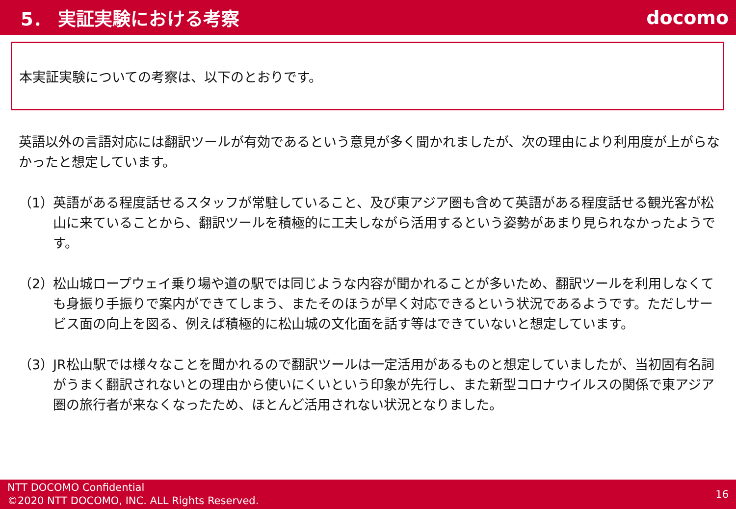5． 実証実験における考察 docomo
本実証実験についての考察は、以下のとおりです。
英語以外の言語対応には翻訳ツールが有効であるという意見が多く聞かれましたが、次の理由により利用度が上がらなかったと想定しています。
（1）
英語がある程度話せるスタッフが常駐していること、及び東アジア圏も含めて英語がある程度話せる観光客が松山に来ていることから、翻訳ツールを積極的に工夫しながら活用するという姿勢があまり見られなかったようです。
（2）
松山城ロープウェイ乗り場や道の駅では同じような内容が聞かれることが多いため、翻訳ツールを利用しなくても身振り手振りで案内ができてしまう、またそのほうが早く対応できるという状況であるようです。ただしサービス面の向上を図る、例えば積極的に松山城の文化面を話す等はできていないと想定しています。
（3）
JR松山駅では様々なことを聞かれるので翻訳ツールは一定活用があるものと想定していましたが、当初固有名詞がうまく翻訳されないとの理由から使いにくいという印象が先行し、また新型コロナウイルスの関係で東アジア圏の旅行者が来なくなったため、ほとんど活用されない状況となりました。
NTT DOCOMO Confidential
©2020 NTT DOCOMO, INC. ALL Rights Reserved.
16